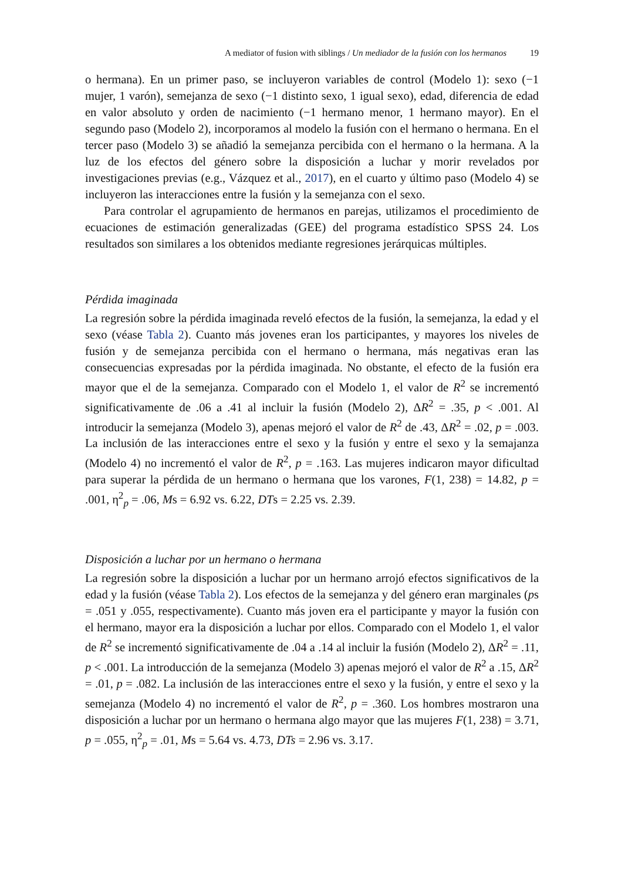A mediator of fusion with siblings / Un mediador de la fusión con los hermanos 19
o hermana). En un primer paso, se incluyeron variables de control (Modelo 1): sexo (−1 mujer, 1 varón), semejanza de sexo (−1 distinto sexo, 1 igual sexo), edad, diferencia de edad en valor absoluto y orden de nacimiento (−1 hermano menor, 1 hermano mayor). En el segundo paso (Modelo 2), incorporamos al modelo la fusión con el hermano o hermana. En el tercer paso (Modelo 3) se añadió la semejanza percibida con el hermano o la hermana. A la luz de los efectos del género sobre la disposición a luchar y morir revelados por investigaciones previas (e.g., Vázquez et al., 2017), en el cuarto y último paso (Modelo 4) se incluyeron las interacciones entre la fusión y la semejanza con el sexo.
Para controlar el agrupamiento de hermanos en parejas, utilizamos el procedimiento de ecuaciones de estimación generalizadas (GEE) del programa estadístico SPSS 24. Los resultados son similares a los obtenidos mediante regresiones jerárquicas múltiples.
Pérdida imaginada
La regresión sobre la pérdida imaginada reveló efectos de la fusión, la semejanza, la edad y el sexo (véase Tabla 2). Cuanto más jovenes eran los participantes, y mayores los niveles de fusión y de semejanza percibida con el hermano o hermana, más negativas eran las consecuencias expresadas por la pérdida imaginada. No obstante, el efecto de la fusión era mayor que el de la semejanza. Comparado con el Modelo 1, el valor de R<sup>2</sup> se incrementó significativamente de .06 a .41 al incluir la fusión (Modelo 2), ΔR<sup>2</sup> = .35, p < .001. Al introducir la semejanza (Modelo 3), apenas mejoró el valor de R<sup>2</sup> de .43, ΔR<sup>2</sup> = .02, p = .003. La inclusión de las interacciones entre el sexo y la fusión y entre el sexo y la semajanza (Modelo 4) no incrementó el valor de R<sup>2</sup>, p = .163. Las mujeres indicaron mayor dificultad para superar la pérdida de un hermano o hermana que los varones, F(1, 238) = 14.82, p = .001, η<sup>2</sup><sub>p</sub> = .06, Ms = 6.92 vs. 6.22, DTs = 2.25 vs. 2.39.
Disposición a luchar por un hermano o hermana
La regresión sobre la disposición a luchar por un hermano arrojó efectos significativos de la edad y la fusión (véase Tabla 2). Los efectos de la semejanza y del género eran marginales (ps = .051 y .055, respectivamente). Cuanto más joven era el participante y mayor la fusión con el hermano, mayor era la disposición a luchar por ellos. Comparado con el Modelo 1, el valor de R<sup>2</sup> se incrementó significativamente de .04 a .14 al incluir la fusión (Modelo 2), ΔR<sup>2</sup> = .11, p < .001. La introducción de la semejanza (Modelo 3) apenas mejoró el valor de R<sup>2</sup> a .15, ΔR<sup>2</sup> = .01, p = .082. La inclusión de las interacciones entre el sexo y la fusión, y entre el sexo y la semejanza (Modelo 4) no incrementó el valor de R<sup>2</sup>, p = .360. Los hombres mostraron una disposición a luchar por un hermano o hermana algo mayor que las mujeres F(1, 238) = 3.71, p = .055, η<sup>2</sup><sub>p</sub> = .01, Ms = 5.64 vs. 4.73, DTs = 2.96 vs. 3.17.